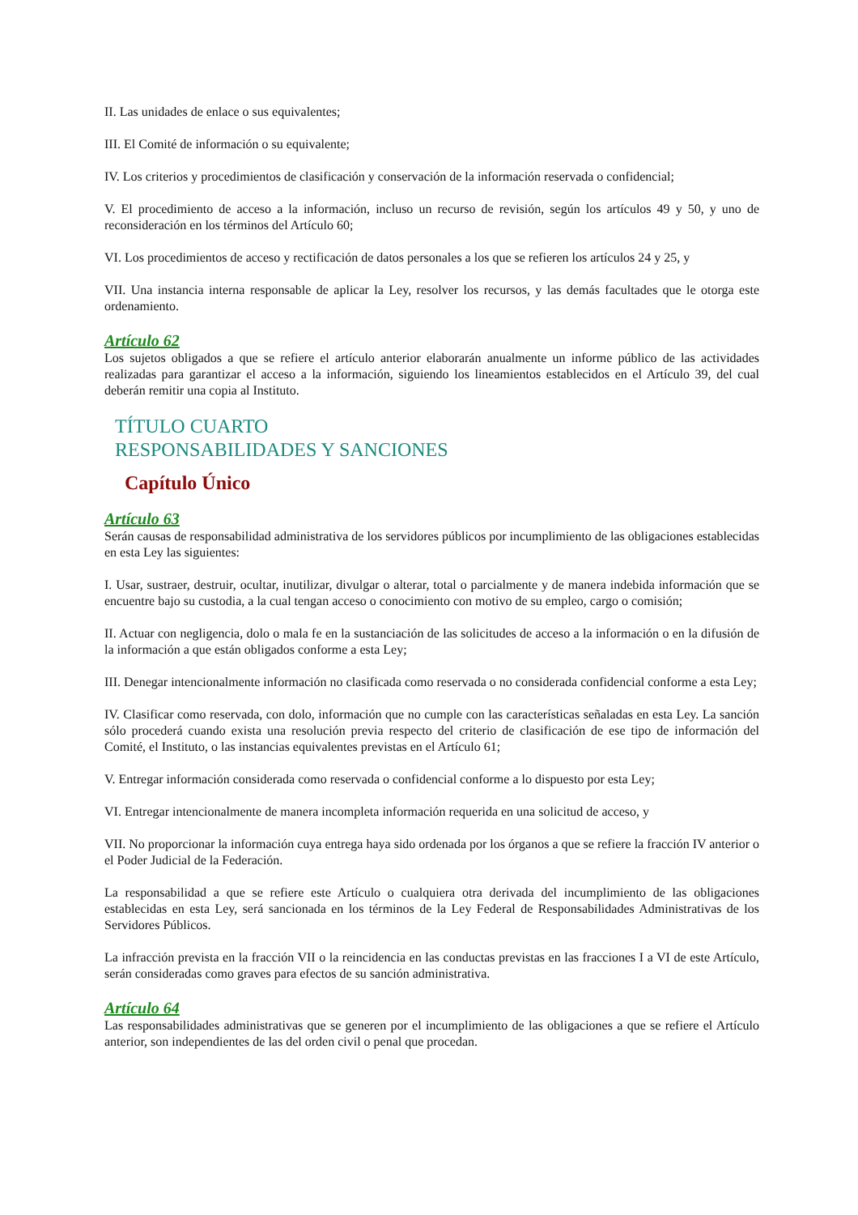II. Las unidades de enlace o sus equivalentes;
III. El Comité de información o su equivalente;
IV. Los criterios y procedimientos de clasificación y conservación de la información reservada o confidencial;
V. El procedimiento de acceso a la información, incluso un recurso de revisión, según los artículos 49 y 50, y uno de reconsideración en los términos del Artículo 60;
VI. Los procedimientos de acceso y rectificación de datos personales a los que se refieren los artículos 24 y 25, y
VII. Una instancia interna responsable de aplicar la Ley, resolver los recursos, y las demás facultades que le otorga este ordenamiento.
Artículo 62
Los sujetos obligados a que se refiere el artículo anterior elaborarán anualmente un informe público de las actividades realizadas para garantizar el acceso a la información, siguiendo los lineamientos establecidos en el Artículo 39, del cual deberán remitir una copia al Instituto.
TÍTULO CUARTO
RESPONSABILIDADES Y SANCIONES
Capítulo Único
Artículo 63
Serán causas de responsabilidad administrativa de los servidores públicos por incumplimiento de las obligaciones establecidas en esta Ley las siguientes:
I. Usar, sustraer, destruir, ocultar, inutilizar, divulgar o alterar, total o parcialmente y de manera indebida información que se encuentre bajo su custodia, a la cual tengan acceso o conocimiento con motivo de su empleo, cargo o comisión;
II. Actuar con negligencia, dolo o mala fe en la sustanciación de las solicitudes de acceso a la información o en la difusión de la información a que están obligados conforme a esta Ley;
III. Denegar intencionalmente información no clasificada como reservada o no considerada confidencial conforme a esta Ley;
IV. Clasificar como reservada, con dolo, información que no cumple con las características señaladas en esta Ley. La sanción sólo procederá cuando exista una resolución previa respecto del criterio de clasificación de ese tipo de información del Comité, el Instituto, o las instancias equivalentes previstas en el Artículo 61;
V. Entregar información considerada como reservada o confidencial conforme a lo dispuesto por esta Ley;
VI. Entregar intencionalmente de manera incompleta información requerida en una solicitud de acceso, y
VII. No proporcionar la información cuya entrega haya sido ordenada por los órganos a que se refiere la fracción IV anterior o el Poder Judicial de la Federación.
La responsabilidad a que se refiere este Artículo o cualquiera otra derivada del incumplimiento de las obligaciones establecidas en esta Ley, será sancionada en los términos de la Ley Federal de Responsabilidades Administrativas de los Servidores Públicos.
La infracción prevista en la fracción VII o la reincidencia en las conductas previstas en las fracciones I a VI de este Artículo, serán consideradas como graves para efectos de su sanción administrativa.
Artículo 64
Las responsabilidades administrativas que se generen por el incumplimiento de las obligaciones a que se refiere el Artículo anterior, son independientes de las del orden civil o penal que procedan.